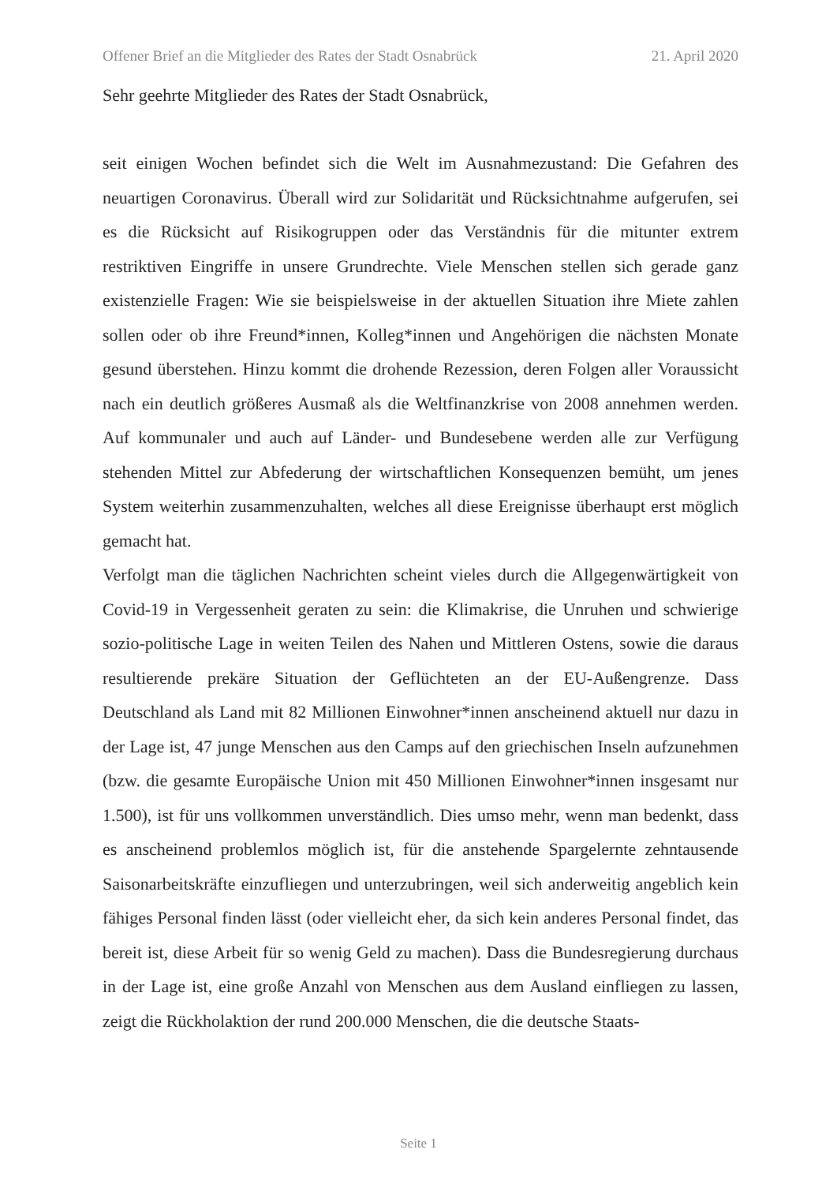Offener Brief an die Mitglieder des Rates der Stadt Osnabrück 21. April 2020
Sehr geehrte Mitglieder des Rates der Stadt Osnabrück,
seit einigen Wochen befindet sich die Welt im Ausnahmezustand: Die Gefahren des neuartigen Coronavirus. Überall wird zur Solidarität und Rücksichtnahme aufgerufen, sei es die Rücksicht auf Risikogruppen oder das Verständnis für die mitunter extrem restriktiven Eingriffe in unsere Grundrechte. Viele Menschen stellen sich gerade ganz existenzielle Fragen: Wie sie beispielsweise in der aktuellen Situation ihre Miete zahlen sollen oder ob ihre Freund*innen, Kolleg*innen und Angehörigen die nächsten Monate gesund überstehen. Hinzu kommt die drohende Rezession, deren Folgen aller Voraussicht nach ein deutlich größeres Ausmaß als die Weltfinanzkrise von 2008 annehmen werden. Auf kommunaler und auch auf Länder- und Bundesebene werden alle zur Verfügung stehenden Mittel zur Abfederung der wirtschaftlichen Konsequenzen bemüht, um jenes System weiterhin zusammenzuhalten, welches all diese Ereignisse überhaupt erst möglich gemacht hat.
Verfolgt man die täglichen Nachrichten scheint vieles durch die Allgegenwärtigkeit von Covid-19 in Vergessenheit geraten zu sein: die Klimakrise, die Unruhen und schwierige sozio-politische Lage in weiten Teilen des Nahen und Mittleren Ostens, sowie die daraus resultierende prekäre Situation der Geflüchteten an der EU-Außengrenze. Dass Deutschland als Land mit 82 Millionen Einwohner*innen anscheinend aktuell nur dazu in der Lage ist, 47 junge Menschen aus den Camps auf den griechischen Inseln aufzunehmen (bzw. die gesamte Europäische Union mit 450 Millionen Einwohner*innen insgesamt nur 1.500), ist für uns vollkommen unverständlich. Dies umso mehr, wenn man bedenkt, dass es anscheinend problemlos möglich ist, für die anstehende Spargelernte zehntausende Saisonarbeitskräfte einzufliegen und unterzubringen, weil sich anderweitig angeblich kein fähiges Personal finden lässt (oder vielleicht eher, da sich kein anderes Personal findet, das bereit ist, diese Arbeit für so wenig Geld zu machen). Dass die Bundesregierung durchaus in der Lage ist, eine große Anzahl von Menschen aus dem Ausland einfliegen zu lassen, zeigt die Rückholaktion der rund 200.000 Menschen, die die deutsche Staats-
Seite 1